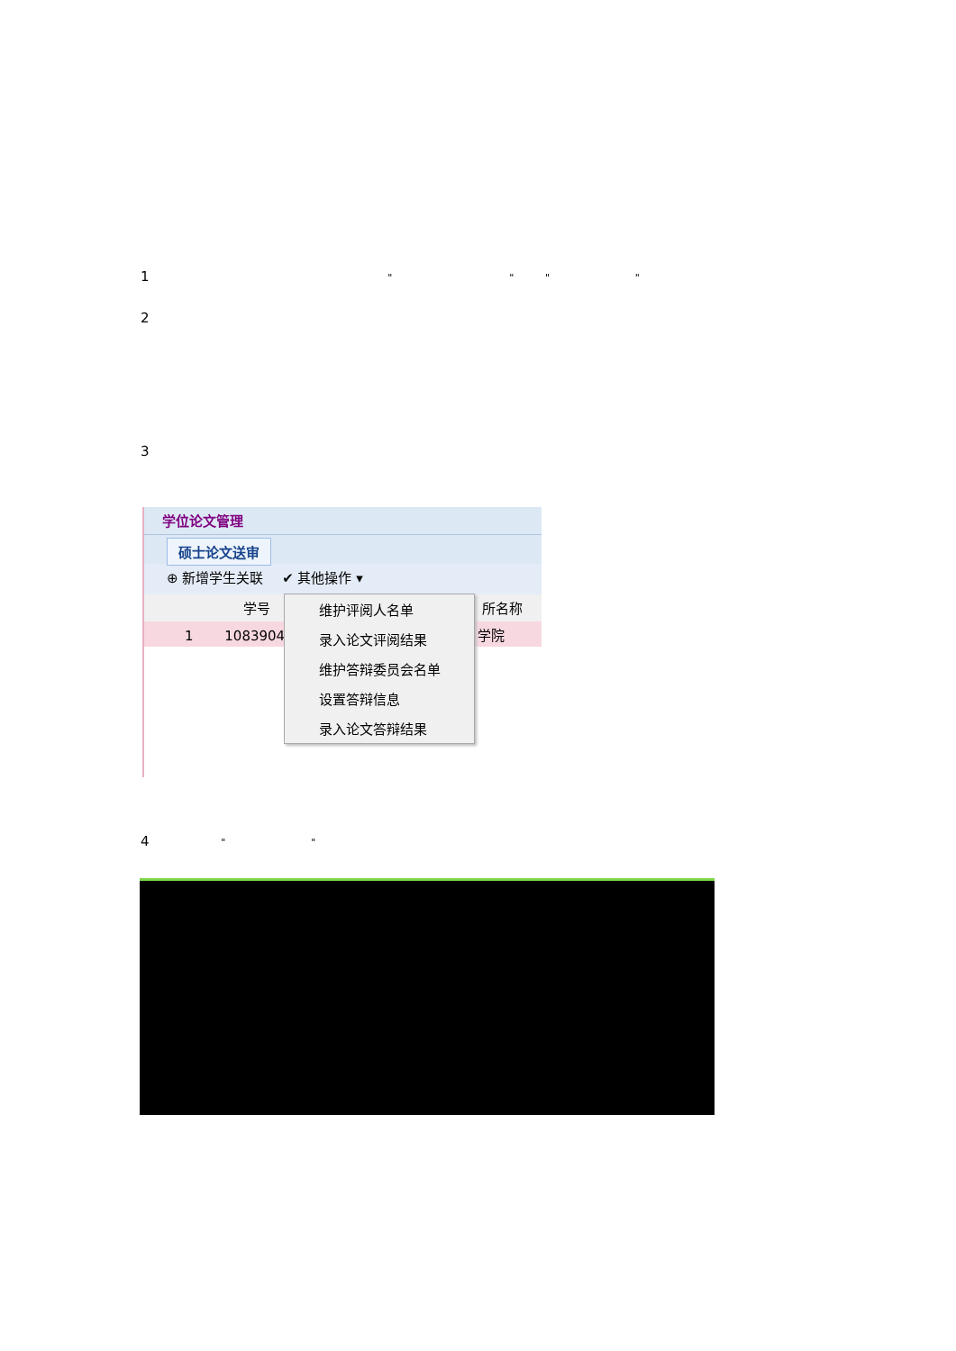1 " " " "
2
3
学位论文管理
硕士论文送审
⊕ 新增学生关联 ✔ 其他操作 ▾
学号 所名称
1 10839045 学院
维护评阅人名单
录入论文评阅结果
维护答辩委员会名单
设置答辩信息
录入论文答辩结果
4 " "